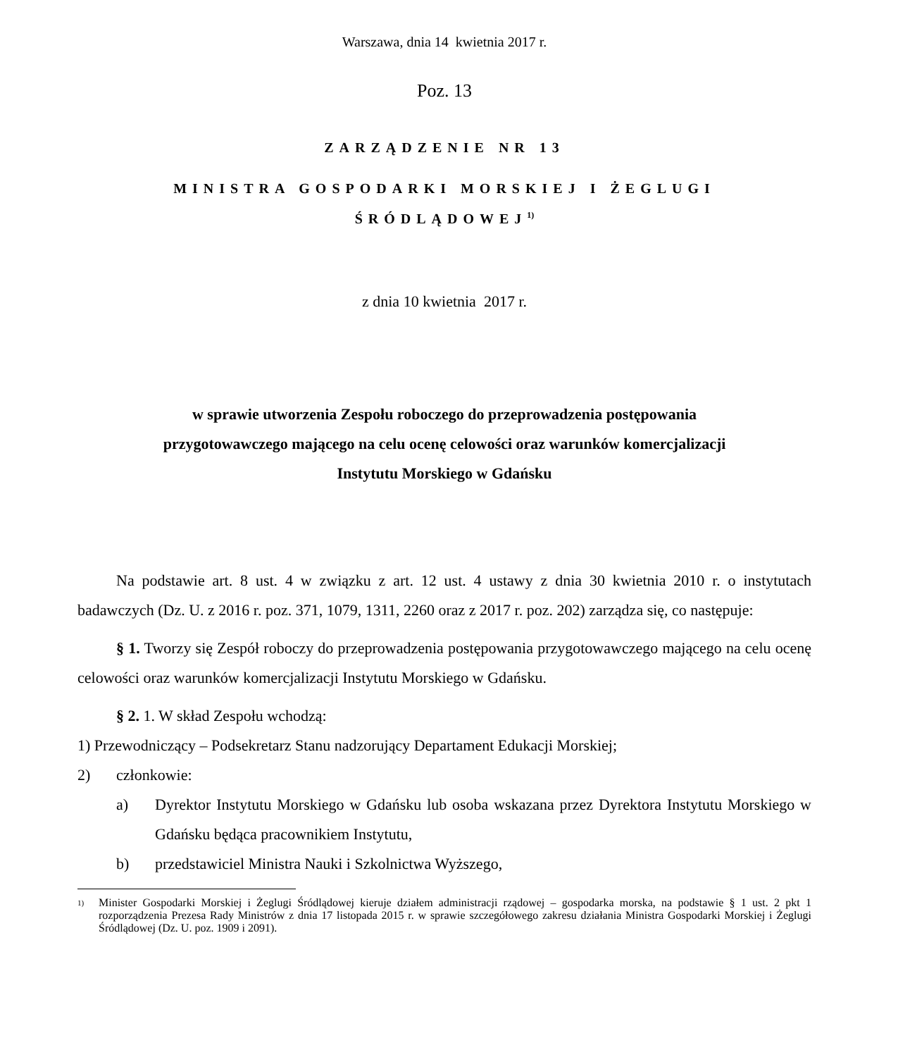Warszawa, dnia 14 kwietnia 2017 r.
Poz. 13
ZARZĄDZENIE NR 13
MINISTRA GOSPODARKI MORSKIEJ I ŻEGLUGI
ŚRÓDLĄDOWEJ<sup>1)</sup>
z dnia 10 kwietnia 2017 r.
w sprawie utworzenia Zespołu roboczego do przeprowadzenia postępowania
przygotowawczego mającego na celu ocenę celowości oraz warunków komercjalizacji
Instytutu Morskiego w Gdańsku
Na podstawie art. 8 ust. 4 w związku z art. 12 ust. 4 ustawy z dnia 30 kwietnia 2010 r. o instytutach badawczych (Dz. U. z 2016 r. poz. 371, 1079, 1311, 2260 oraz z 2017 r. poz. 202) zarządza się, co następuje:
§ 1. Tworzy się Zespół roboczy do przeprowadzenia postępowania przygotowawczego mającego na celu ocenę celowości oraz warunków komercjalizacji Instytutu Morskiego w Gdańsku.
§ 2. 1. W skład Zespołu wchodzą:
1) Przewodniczący – Podsekretarz Stanu nadzorujący Departament Edukacji Morskiej;
2) członkowie:
a) Dyrektor Instytutu Morskiego w Gdańsku lub osoba wskazana przez Dyrektora Instytutu Morskiego w Gdańsku będąca pracownikiem Instytutu,
b) przedstawiciel Ministra Nauki i Szkolnictwa Wyższego,
<sup>1)</sup> Minister Gospodarki Morskiej i Żeglugi Śródlądowej kieruje działem administracji rządowej – gospodarka morska, na podstawie § 1 ust. 2 pkt 1 rozporządzenia Prezesa Rady Ministrów z dnia 17 listopada 2015 r. w sprawie szczegółowego zakresu działania Ministra Gospodarki Morskiej i Żeglugi Śródlądowej (Dz. U. poz. 1909 i 2091).